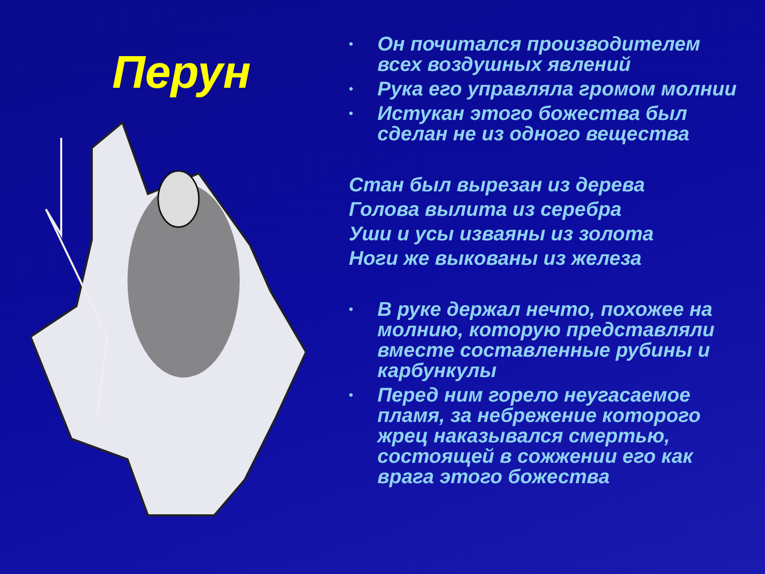Перун
• Он почитался производителем всех воздушных явлений
• Рука его управляла громом молнии
• Истукан этого божества был сделан не из одного вещества
Стан был вырезан из дерева
Голова вылита из серебра
Уши и усы изваяны из золота
Ноги же выкованы из железа
• В руке держал нечто, похожее на молнию, которую представляли вместе составленные рубины и карбункулы
• Перед ним горело неугасаемое пламя, за небрежение которого жрец наказывался смертью, состоящей в сожжении его как врага этого божества